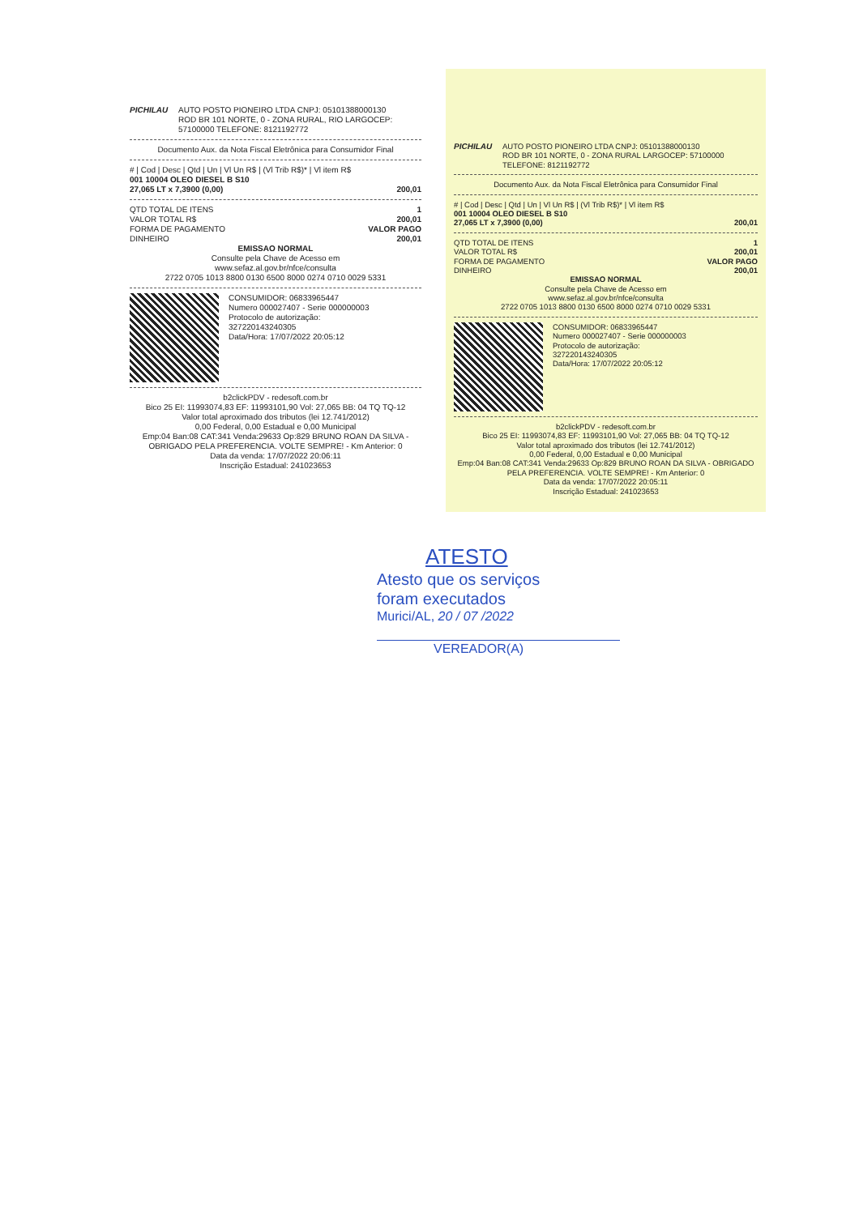PICHILAU AUTO POSTO PIONEIRO LTDA CNPJ: 05101388000130
ROD BR 101 NORTE, 0 - ZONA RURAL, RIO LARGOCEP: 57100000 TELEFONE: 8121192772
Documento Aux. da Nota Fiscal Eletrônica para Consumidor Final
# | Cod | Desc | Qtd | Un | Vl Un R$ | (Vl Trib R$)* | Vl item R$
001 10004 OLEO DIESEL B S10
27,065 LT x 7,3900 (0,00) 200,01
QTD TOTAL DE ITENS 1
VALOR TOTAL R$ 200,01
FORMA DE PAGAMENTO VALOR PAGO
DINHEIRO 200,01
EMISSAO NORMAL
Consulte pela Chave de Acesso em
www.sefaz.al.gov.br/nfce/consulta
2722 0705 1013 8800 0130 6500 8000 0274 0710 0029 5331
CONSUMIDOR: 06833965447
Numero 000027407 - Serie 000000003
Protocolo de autorização:
327220143240305
Data/Hora: 17/07/2022 20:05:12
b2clickPDV - redesoft.com.br
Bico 25 EI: 11993074,83 EF: 11993101,90 Vol: 27,065 BB: 04 TQ TQ-12
Valor total aproximado dos tributos (lei 12.741/2012)
0,00 Federal, 0,00 Estadual e 0,00 Municipal
Emp:04 Ban:08 CAT:341 Venda:29633 Op:829 BRUNO ROAN DA SILVA - OBRIGADO PELA PREFERENCIA. VOLTE SEMPRE! - Km Anterior: 0
Data da venda: 17/07/2022 20:06:11
Inscrição Estadual: 241023653
PICHILAU AUTO POSTO PIONEIRO LTDA CNPJ: 05101388000130
ROD BR 101 NORTE, 0 - ZONA RURAL LARGOCEP: 57100000 TELEFONE: 8121192772
Documento Aux. da Nota Fiscal Eletrônica para Consumidor Final
# | Cod | Desc | Qtd | Un | Vl Un R$ | (Vl Trib R$)* | Vl item R$
001 10004 OLEO DIESEL B S10
27,065 LT x 7,3900 (0,00) 200,01
QTD TOTAL DE ITENS 1
VALOR TOTAL R$ 200,01
FORMA DE PAGAMENTO VALOR PAGO
DINHEIRO 200,01
EMISSAO NORMAL
Consulte pela Chave de Acesso em
www.sefaz.al.gov.br/nfce/consulta
2722 0705 1013 8800 0130 6500 8000 0274 0710 0029 5331
CONSUMIDOR: 06833965447
Numero 000027407 - Serie 000000003
Protocolo de autorização:
327220143240305
Data/Hora: 17/07/2022 20:05:12
b2clickPDV - redesoft.com.br
Bico 25 EI: 11993074,83 EF: 11993101,90 Vol: 27,065 BB: 04 TQ TQ-12
Valor total aproximado dos tributos (lei 12.741/2012)
0,00 Federal, 0,00 Estadual e 0,00 Municipal
Emp:04 Ban:08 CAT:341 Venda:29633 Op:829 BRUNO ROAN DA SILVA - OBRIGADO PELA PREFERENCIA. VOLTE SEMPRE! - Km Anterior: 0
Data da venda: 17/07/2022 20:05:11
Inscrição Estadual: 241023653
ATESTO
Atesto que os serviços
foram executados
Murici/AL, 20 / 07 /2022
VEREADOR(A)